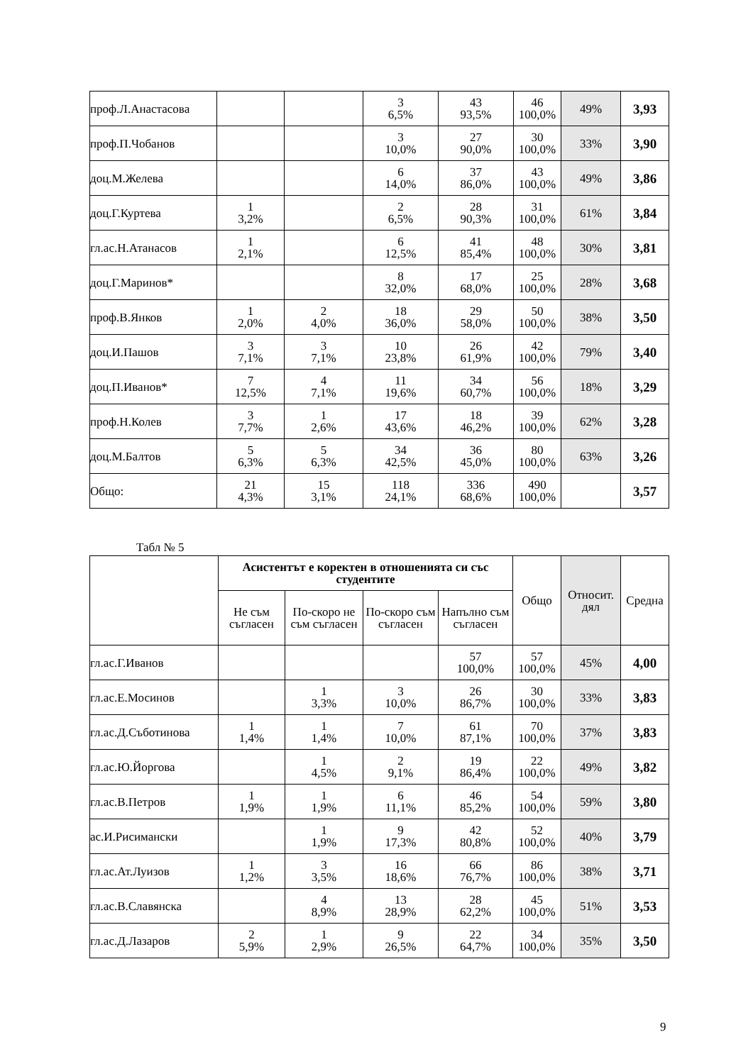| проф.Л.Анастасова | | | 3 6,5% | 43 93,5% | 46 100,0% | 49% | 3,93 |
| проф.П.Чобанов | | | 3 10,0% | 27 90,0% | 30 100,0% | 33% | 3,90 |
| доц.М.Желева | | | 6 14,0% | 37 86,0% | 43 100,0% | 49% | 3,86 |
| доц.Г.Куртева | 1 3,2% | | 2 6,5% | 28 90,3% | 31 100,0% | 61% | 3,84 |
| гл.ас.Н.Атанасов | 1 2,1% | | 6 12,5% | 41 85,4% | 48 100,0% | 30% | 3,81 |
| доц.Г.Маринов* | | | 8 32,0% | 17 68,0% | 25 100,0% | 28% | 3,68 |
| проф.В.Янков | 1 2,0% | 2 4,0% | 18 36,0% | 29 58,0% | 50 100,0% | 38% | 3,50 |
| доц.И.Пашов | 3 7,1% | 3 7,1% | 10 23,8% | 26 61,9% | 42 100,0% | 79% | 3,40 |
| доц.П.Иванов* | 7 12,5% | 4 7,1% | 11 19,6% | 34 60,7% | 56 100,0% | 18% | 3,29 |
| проф.Н.Колев | 3 7,7% | 1 2,6% | 17 43,6% | 18 46,2% | 39 100,0% | 62% | 3,28 |
| доц.М.Балтов | 5 6,3% | 5 6,3% | 34 42,5% | 36 45,0% | 80 100,0% | 63% | 3,26 |
| Общо: | 21 4,3% | 15 3,1% | 118 24,1% | 336 68,6% | 490 100,0% | | 3,57 |
Табл № 5
| | Асистентът е коректен в отношенията си със студентите | | | | Общо | Относит. дял | Средна |
| --- | --- | --- | --- | --- | --- | --- | --- |
| | Не съм съгласен | По-скоро не съм съгласен | По-скоро съм съгласен | Напълно съм съгласен | | | |
| гл.ас.Г.Иванов | | | | 57 100,0% | 57 100,0% | 45% | 4,00 |
| гл.ас.Е.Мосинов | | 1 3,3% | 3 10,0% | 26 86,7% | 30 100,0% | 33% | 3,83 |
| гл.ас.Д.Съботинова | 1 1,4% | 1 1,4% | 7 10,0% | 61 87,1% | 70 100,0% | 37% | 3,83 |
| гл.ас.Ю.Йоргова | | 1 4,5% | 2 9,1% | 19 86,4% | 22 100,0% | 49% | 3,82 |
| гл.ас.В.Петров | 1 1,9% | 1 1,9% | 6 11,1% | 46 85,2% | 54 100,0% | 59% | 3,80 |
| ас.И.Рисимански | | 1 1,9% | 9 17,3% | 42 80,8% | 52 100,0% | 40% | 3,79 |
| гл.ас.Ат.Луизов | 1 1,2% | 3 3,5% | 16 18,6% | 66 76,7% | 86 100,0% | 38% | 3,71 |
| гл.ас.В.Славянска | | 4 8,9% | 13 28,9% | 28 62,2% | 45 100,0% | 51% | 3,53 |
| гл.ас.Д.Лазаров | 2 5,9% | 1 2,9% | 9 26,5% | 22 64,7% | 34 100,0% | 35% | 3,50 |
9